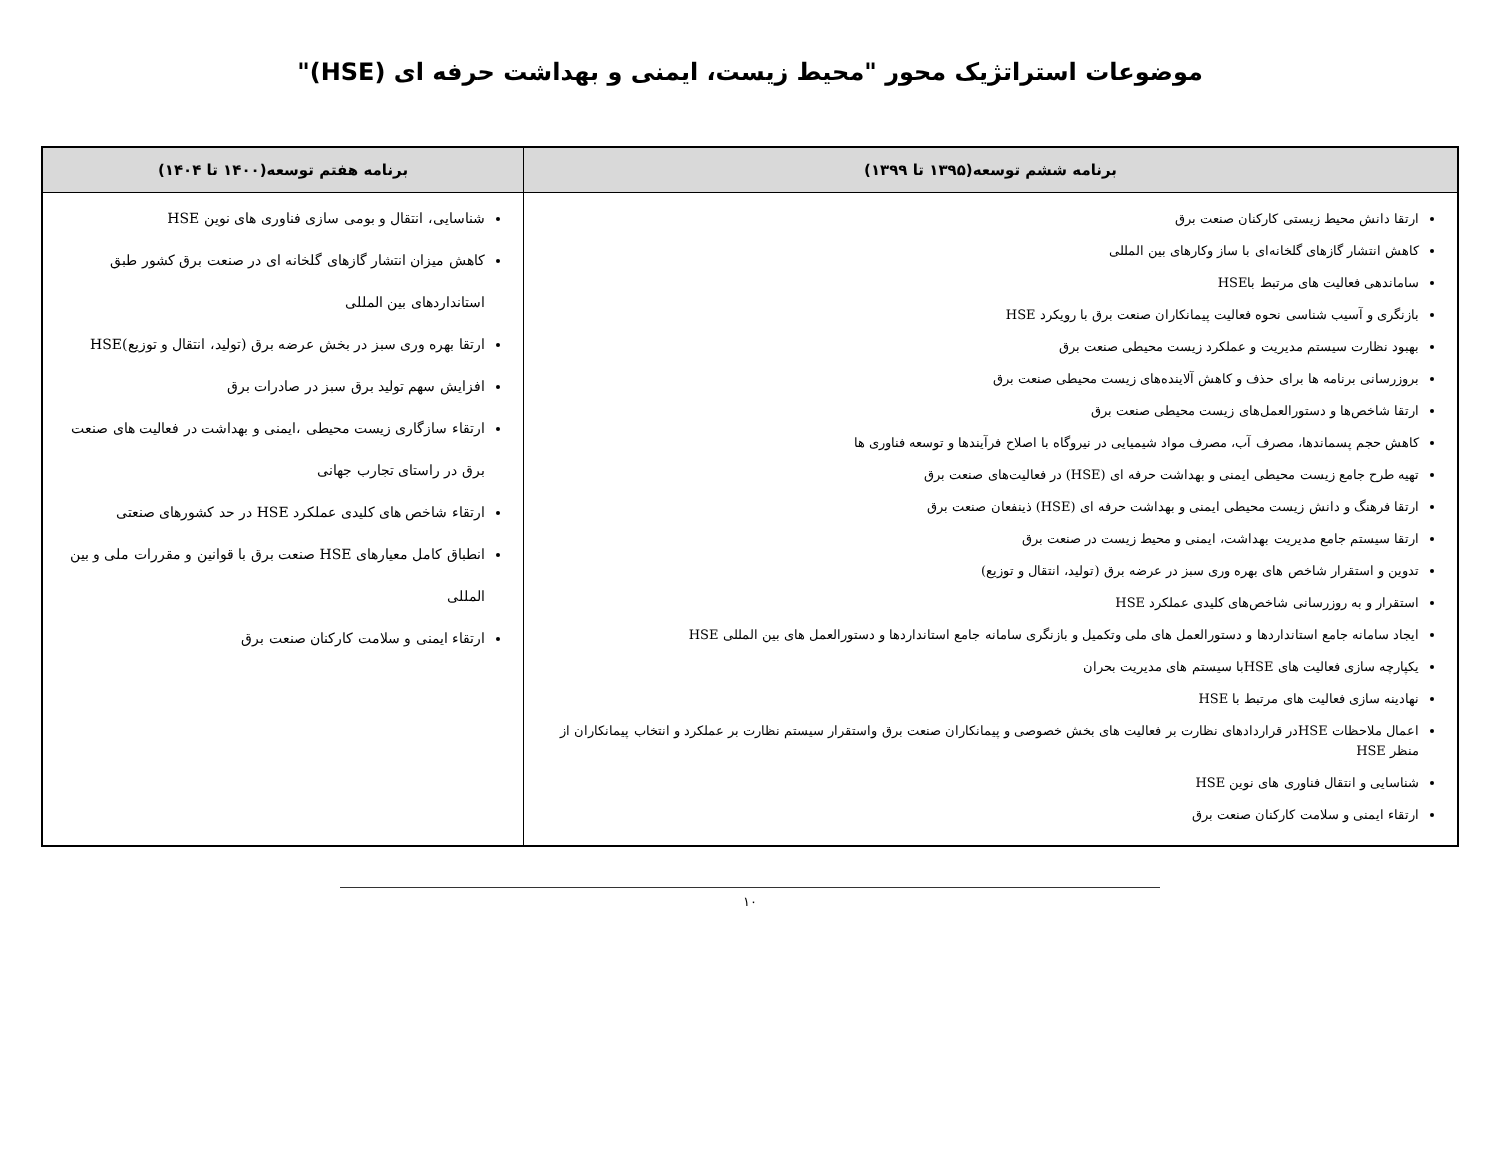موضوعات استراتژیک محور "محیط زیست، ایمنی و بهداشت حرفه ای (HSE)"
| برنامه ششم توسعه(۱۳۹۵ تا ۱۳۹۹) | برنامه هفتم توسعه(۱۴۰۰ تا ۱۴۰۴) |
| --- | --- |
| ارتقا دانش محیط زیستی کارکنان صنعت برق کاهش انتشار گازهای گلخانه‌ای با ساز وکارهای بین المللی ساماندهی فعالیت های مرتبط باHSE بازنگری و آسیب شناسی نحوه فعالیت پیمانکاران صنعت برق با رویکرد HSE بهبود نظارت سیستم مدیریت و عملکرد زیست محیطی صنعت برق بروزرسانی برنامه ها برای حذف و کاهش آلاینده‌های زیست محیطی صنعت برق ارتقا شاخص‌ها و دستورالعمل‌های زیست محیطی صنعت برق کاهش حجم پسماندها، مصرف آب، مصرف مواد شیمیایی در نیروگاه با اصلاح فرآیندها و توسعه فناوری ها تهیه طرح جامع زیست محیطی ایمنی و بهداشت حرفه ای (HSE) در فعالیت‌های صنعت برق ارتقا فرهنگ و دانش زیست محیطی ایمنی و بهداشت حرفه ای (HSE) ذینفعان صنعت برق ارتقا سیستم جامع مدیریت بهداشت، ایمنی و محیط زیست در صنعت برق تدوین و استقرار شاخص های بهره وری سبز در عرضه برق (تولید، انتقال و توزیع) استقرار و به روزرسانی شاخص‌های کلیدی عملکرد HSE ایجاد سامانه جامع استانداردها و دستورالعمل های ملی وتکمیل و بازنگری سامانه جامع استانداردها و دستورالعمل های بین المللی HSE یکپارچه سازی فعالیت های HSEبا سیستم های مدیریت بحران نهادینه سازی فعالیت های مرتبط با HSE اعمال ملاحظات HSEدر قراردادهای نظارت بر فعالیت های بخش خصوصی و پیمانکاران صنعت برق واستقرار سیستم نظارت بر عملکرد و انتخاب پیمانکاران از منظر HSE شناسایی و انتقال فناوری های نوین HSE ارتقاء ایمنی و سلامت کارکنان صنعت برق | شناسایی، انتقال و بومی سازی فناوری های نوین HSE کاهش میزان انتشار گازهای گلخانه ای در صنعت برق کشور طبق استانداردهای بین المللی ارتقا بهره وری سبز در بخش عرضه برق (تولید، انتقال و توزیع)HSE افزایش سهم تولید برق سبز در صادرات برق ارتقاء سازگاری زیست محیطی ،ایمنی و بهداشت در فعالیت های صنعت برق در راستای تجارب جهانی ارتقاء شاخص های کلیدی عملکرد HSE در حد کشورهای صنعتی انطباق کامل معیارهای HSE صنعت برق با قوانین و مقررات ملی و بین المللی ارتقاء ایمنی و سلامت کارکنان صنعت برق |
۱۰